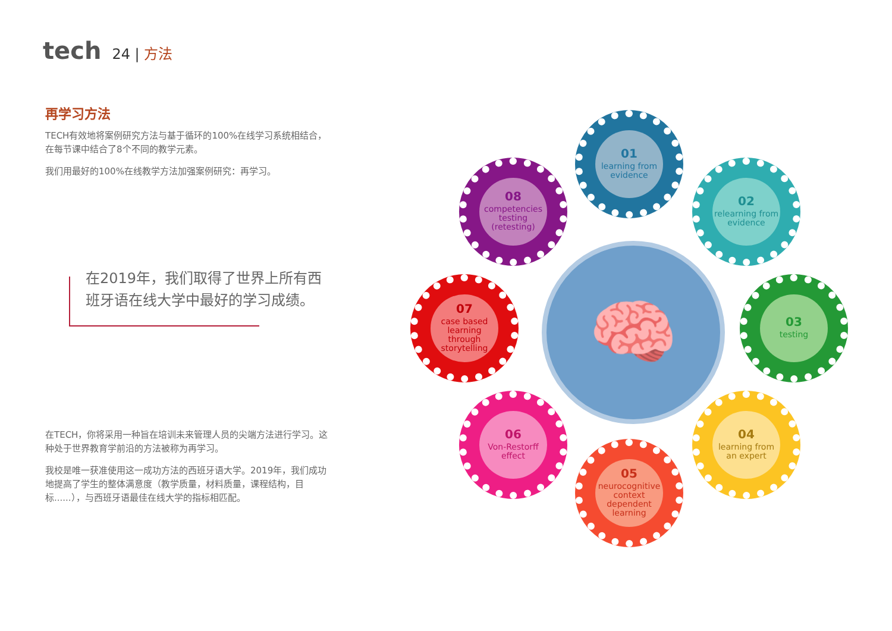tech
24 | 方法
再学习方法
TECH有效地将案例研究方法与基于循环的100%在线学习系统相结合，在每节课中结合了8个不同的教学元素。
我们用最好的100%在线教学方法加强案例研究：再学习。
在2019年，我们取得了世界上所有西班牙语在线大学中最好的学习成绩。
在TECH，你将采用一种旨在培训未来管理人员的尖端方法进行学习。这种处于世界教育学前沿的方法被称为再学习。
我校是唯一获准使用这一成功方法的西班牙语大学。2019年，我们成功地提高了学生的整体满意度（教学质量，材料质量，课程结构，目标......），与西班牙语最佳在线大学的指标相匹配。
🧠
01
learning from evidence
02
relearning from evidence
03
testing
04
learning from an expert
05
neurocognitive context dependent learning
06
Von-Restorff effect
07
case based learning through storytelling
08
competencies testing (retesting)